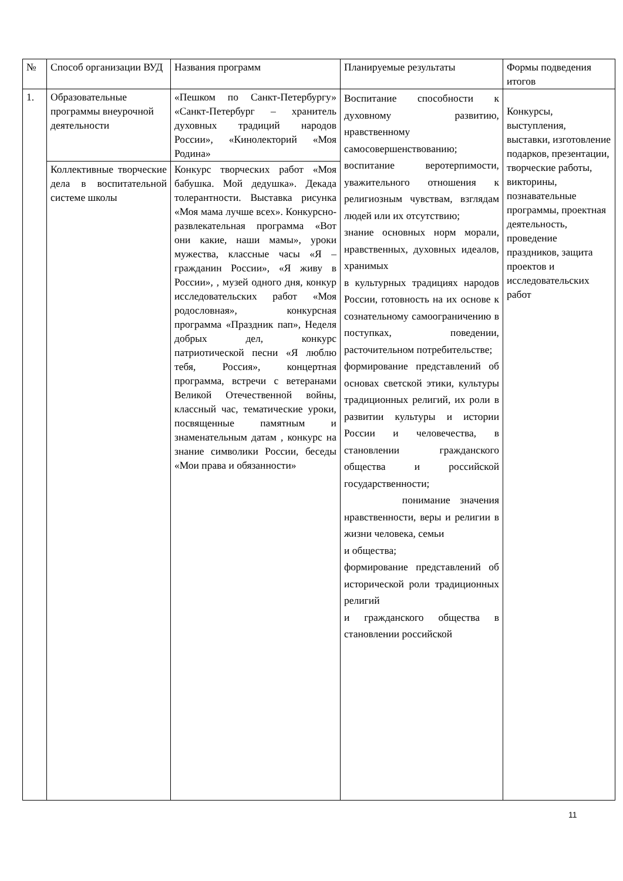| № | Способ организации ВУД | Названия программ | Планируемые результаты | Формы подведения итогов |
| 1. | Образовательные программы внеурочной деятельности | «Пешком по Санкт-Петербургу» «Санкт-Петербург – хранитель духовных традиций народов России», «Кинолекторий «Моя Родина» | Воспитание способности к духовному развитию, нравственному самосовершенствованию; воспитание веротерпимости, уважительного отношения к религиозным чувствам, взглядам людей или их отсутствию; знание основных норм морали, нравственных, духовных идеалов, хранимых в культурных традициях народов России, готовность на их основе к сознательному самоограничению в поступках, поведении, расточительном потребительстве; формирование представлений об основах светской этики, культуры традиционных религий, их роли в развитии культуры и истории России и человечества, в становлении гражданского общества и российской государственности; понимание значения нравственности, веры и религии в жизни человека, семьи и общества; формирование представлений об исторической роли традиционных религий и гражданского общества в становлении российской | Конкурсы, выступления, выставки, изготовление подарков, презентации, творческие работы, викторины, познавательные программы, проектная деятельность, проведение праздников, защита проектов и исследовательских работ |
| | Коллективные творческие дела в воспитательной системе школы | Конкурс творческих работ «Моя бабушка. Мой дедушка». Декада толерантности. Выставка рисунка «Моя мама лучше всех». Конкурсно-развлекательная программа «Вот они какие, наши мамы», уроки мужества, классные часы «Я – гражданин России», «Я живу в России», , музей одного дня, конкур исследовательских работ «Моя родословная», конкурсная программа «Праздник пап», Неделя добрых дел, конкурс патриотической песни «Я люблю тебя, Россия», концертная программа, встречи с ветеранами Великой Отечественной войны, классный час, тематические уроки, посвященные памятным и знаменательным датам , конкурс на знание символики России, беседы «Мои права и обязанности» | | |
11